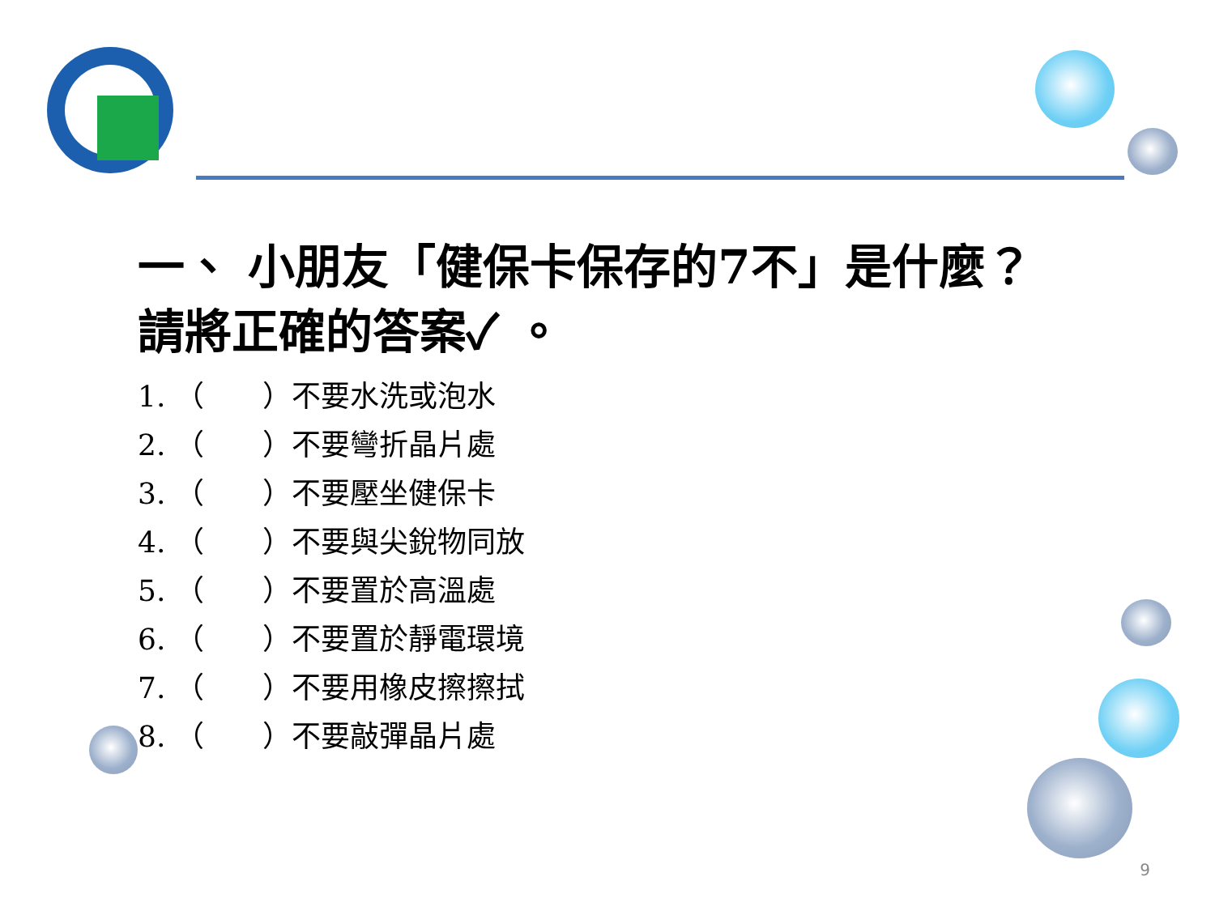一、 小朋友「健保卡保存的7不」是什麼？請將正確的答案✓ 。
1. （　　）不要水洗或泡水
2. （　　）不要彎折晶片處
3. （　　）不要壓坐健保卡
4. （　　）不要與尖銳物同放
5. （　　）不要置於高溫處
6. （　　）不要置於靜電環境
7. （　　）不要用橡皮擦擦拭
8. （　　）不要敲彈晶片處
9